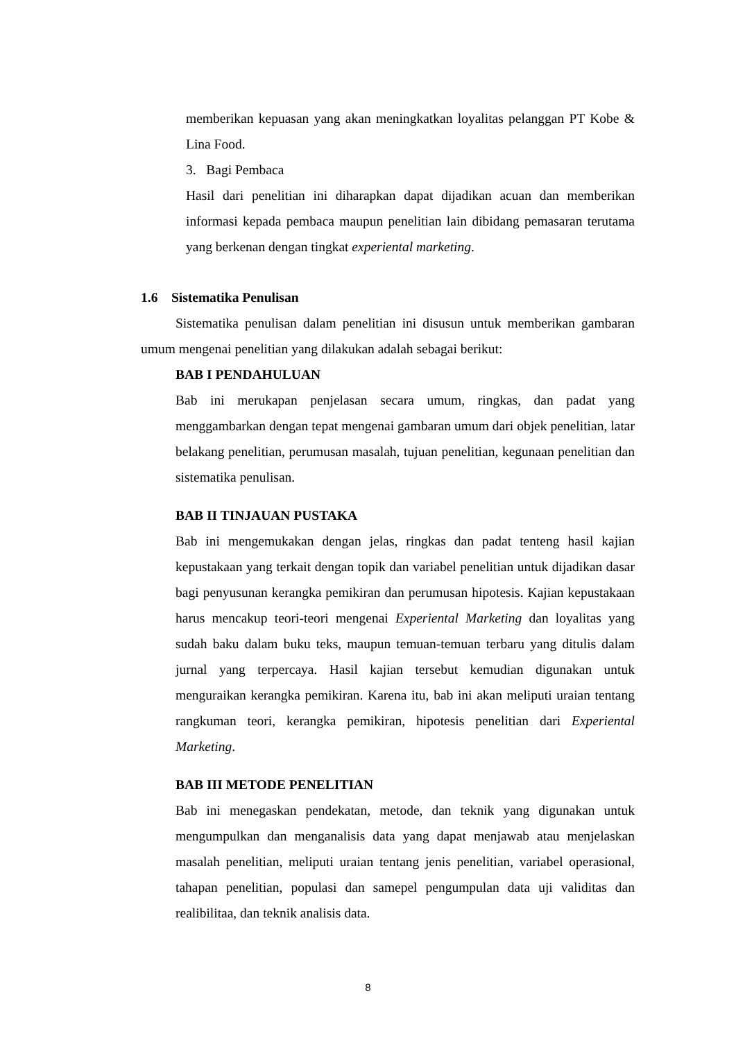memberikan kepuasan yang akan meningkatkan loyalitas pelanggan PT Kobe & Lina Food.
3. Bagi Pembaca
Hasil dari penelitian ini diharapkan dapat dijadikan acuan dan memberikan informasi kepada pembaca maupun penelitian lain dibidang pemasaran terutama yang berkenan dengan tingkat experiental marketing.
1.6 Sistematika Penulisan
Sistematika penulisan dalam penelitian ini disusun untuk memberikan gambaran umum mengenai penelitian yang dilakukan adalah sebagai berikut:
BAB I PENDAHULUAN
Bab ini merukapan penjelasan secara umum, ringkas, dan padat yang menggambarkan dengan tepat mengenai gambaran umum dari objek penelitian, latar belakang penelitian, perumusan masalah, tujuan penelitian, kegunaan penelitian dan sistematika penulisan.
BAB II TINJAUAN PUSTAKA
Bab ini mengemukakan dengan jelas, ringkas dan padat tenteng hasil kajian kepustakaan yang terkait dengan topik dan variabel penelitian untuk dijadikan dasar bagi penyusunan kerangka pemikiran dan perumusan hipotesis. Kajian kepustakaan harus mencakup teori-teori mengenai Experiental Marketing dan loyalitas yang sudah baku dalam buku teks, maupun temuan-temuan terbaru yang ditulis dalam jurnal yang terpercaya. Hasil kajian tersebut kemudian digunakan untuk menguraikan kerangka pemikiran. Karena itu, bab ini akan meliputi uraian tentang rangkuman teori, kerangka pemikiran, hipotesis penelitian dari Experiental Marketing.
BAB III METODE PENELITIAN
Bab ini menegaskan pendekatan, metode, dan teknik yang digunakan untuk mengumpulkan dan menganalisis data yang dapat menjawab atau menjelaskan masalah penelitian, meliputi uraian tentang jenis penelitian, variabel operasional, tahapan penelitian, populasi dan samepel pengumpulan data uji validitas dan realibilitaa, dan teknik analisis data.
8